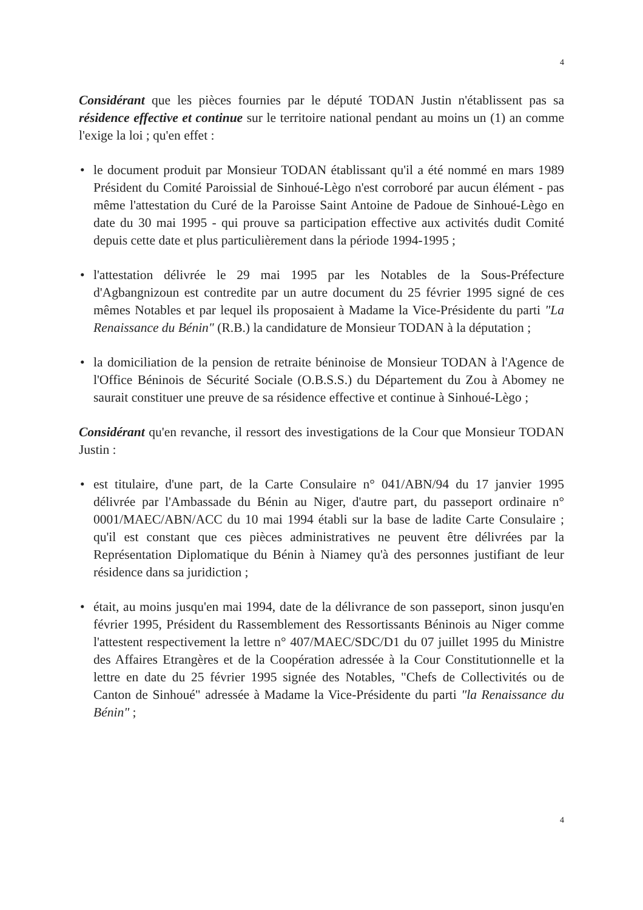4
Considérant que les pièces fournies par le député TODAN Justin n'établissent pas sa résidence effective et continue sur le territoire national pendant au moins un (1) an comme l'exige la loi ; qu'en effet :
• le document produit par Monsieur TODAN établissant qu'il a été nommé en mars 1989 Président du Comité Paroissial de Sinhoué-Lègo n'est corroboré par aucun élément - pas même l'attestation du Curé de la Paroisse Saint Antoine de Padoue de Sinhoué-Lègo en date du 30 mai 1995 - qui prouve sa participation effective aux activités dudit Comité depuis cette date et plus particulièrement dans la période 1994-1995 ;
• l'attestation délivrée le 29 mai 1995 par les Notables de la Sous-Préfecture d'Agbangnizoun est contredite par un autre document du 25 février 1995 signé de ces mêmes Notables et par lequel ils proposaient à Madame la Vice-Présidente du parti "La Renaissance du Bénin" (R.B.) la candidature de Monsieur TODAN à la députation ;
• la domiciliation de la pension de retraite béninoise de Monsieur TODAN à l'Agence de l'Office Béninois de Sécurité Sociale (O.B.S.S.) du Département du Zou à Abomey ne saurait constituer une preuve de sa résidence effective et continue à Sinhoué-Lègo ;
Considérant qu'en revanche, il ressort des investigations de la Cour que Monsieur TODAN Justin :
• est titulaire, d'une part, de la Carte Consulaire n° 041/ABN/94 du 17 janvier 1995 délivrée par l'Ambassade du Bénin au Niger, d'autre part, du passeport ordinaire n° 0001/MAEC/ABN/ACC du 10 mai 1994 établi sur la base de ladite Carte Consulaire ; qu'il est constant que ces pièces administratives ne peuvent être délivrées par la Représentation Diplomatique du Bénin à Niamey qu'à des personnes justifiant de leur résidence dans sa juridiction ;
• était, au moins jusqu'en mai 1994, date de la délivrance de son passeport, sinon jusqu'en février 1995, Président du Rassemblement des Ressortissants Béninois au Niger comme l'attestent respectivement la lettre n° 407/MAEC/SDC/D1 du 07 juillet 1995 du Ministre des Affaires Etrangères et de la Coopération adressée à la Cour Constitutionnelle et la lettre en date du 25 février 1995 signée des Notables, "Chefs de Collectivités ou de Canton de Sinhoué" adressée à Madame la Vice-Présidente du parti "la Renaissance du Bénin" ;
4